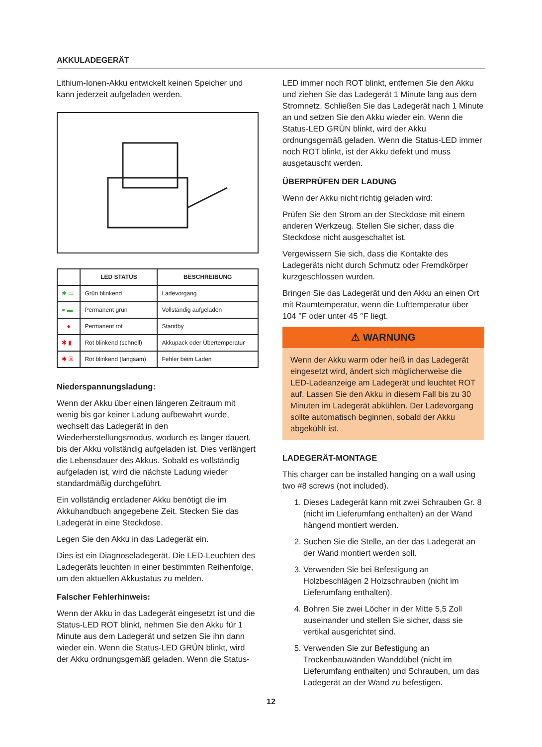AKKULADEGERÄT
Lithium-Ionen-Akku entwickelt keinen Speicher und kann jederzeit aufgeladen werden.
| | LED STATUS | BESCHREIBUNG |
| --- | --- | --- |
| ✱ ▭ | Grün blinkend | Ladevorgang |
| ● ▬ | Permanent grün | Vollständig aufgeladen |
| ● | Permanent rot | Standby |
| ✱ ▮ | Rot blinkend (schnell) | Akkupack oder Übertemperatur |
| ✱ ☒ | Rot blinkend (langsam) | Fehler beim Laden |
Niederspannungsladung:
Wenn der Akku über einen längeren Zeitraum mit wenig bis gar keiner Ladung aufbewahrt wurde, wechselt das Ladegerät in den Wiederherstellungsmodus, wodurch es länger dauert, bis der Akku vollständig aufgeladen ist. Dies verlängert die Lebensdauer des Akkus. Sobald es vollständig aufgeladen ist, wird die nächste Ladung wieder standardmäßig durchgeführt.
Ein vollständig entladener Akku benötigt die im Akkuhandbuch angegebene Zeit. Stecken Sie das Ladegerät in eine Steckdose.
Legen Sie den Akku in das Ladegerät ein.
Dies ist ein Diagnoseladegerät. Die LED-Leuchten des Ladegeräts leuchten in einer bestimmten Reihenfolge, um den aktuellen Akkustatus zu melden.
Falscher Fehlerhinweis:
Wenn der Akku in das Ladegerät eingesetzt ist und die Status-LED ROT blinkt, nehmen Sie den Akku für 1 Minute aus dem Ladegerät und setzen Sie ihn dann wieder ein. Wenn die Status-LED GRÜN blinkt, wird der Akku ordnungsgemäß geladen. Wenn die Status-
LED immer noch ROT blinkt, entfernen Sie den Akku und ziehen Sie das Ladegerät 1 Minute lang aus dem Stromnetz. Schließen Sie das Ladegerät nach 1 Minute an und setzen Sie den Akku wieder ein. Wenn die Status-LED GRÜN blinkt, wird der Akku ordnungsgemäß geladen. Wenn die Status-LED immer noch ROT blinkt, ist der Akku defekt und muss ausgetauscht werden.
ÜBERPRÜFEN DER LADUNG
Wenn der Akku nicht richtig geladen wird:
Prüfen Sie den Strom an der Steckdose mit einem anderen Werkzeug. Stellen Sie sicher, dass die Steckdose nicht ausgeschaltet ist.
Vergewissern Sie sich, dass die Kontakte des Ladegeräts nicht durch Schmutz oder Fremdkörper kurzgeschlossen wurden.
Bringen Sie das Ladegerät und den Akku an einen Ort mit Raumtemperatur, wenn die Lufttemperatur über 104 °F oder unter 45 °F liegt.
⚠ WARNUNG
Wenn der Akku warm oder heiß in das Ladegerät eingesetzt wird, ändert sich möglicherweise die LED-Ladeanzeige am Ladegerät und leuchtet ROT auf. Lassen Sie den Akku in diesem Fall bis zu 30 Minuten im Ladegerät abkühlen. Der Ladevorgang sollte automatisch beginnen, sobald der Akku abgekühlt ist.
LADEGERÄT-MONTAGE
This charger can be installed hanging on a wall using two #8 screws (not included).
1. Dieses Ladegerät kann mit zwei Schrauben Gr. 8 (nicht im Lieferumfang enthalten) an der Wand hängend montiert werden.
2. Suchen Sie die Stelle, an der das Ladegerät an der Wand montiert werden soll.
3. Verwenden Sie bei Befestigung an Holzbeschlägen 2 Holzschrauben (nicht im Lieferumfang enthalten).
4. Bohren Sie zwei Löcher in der Mitte 5,5 Zoll auseinander und stellen Sie sicher, dass sie vertikal ausgerichtet sind.
5. Verwenden Sie zur Befestigung an Trockenbauwänden Wanddübel (nicht im Lieferumfang enthalten) und Schrauben, um das Ladegerät an der Wand zu befestigen.
12